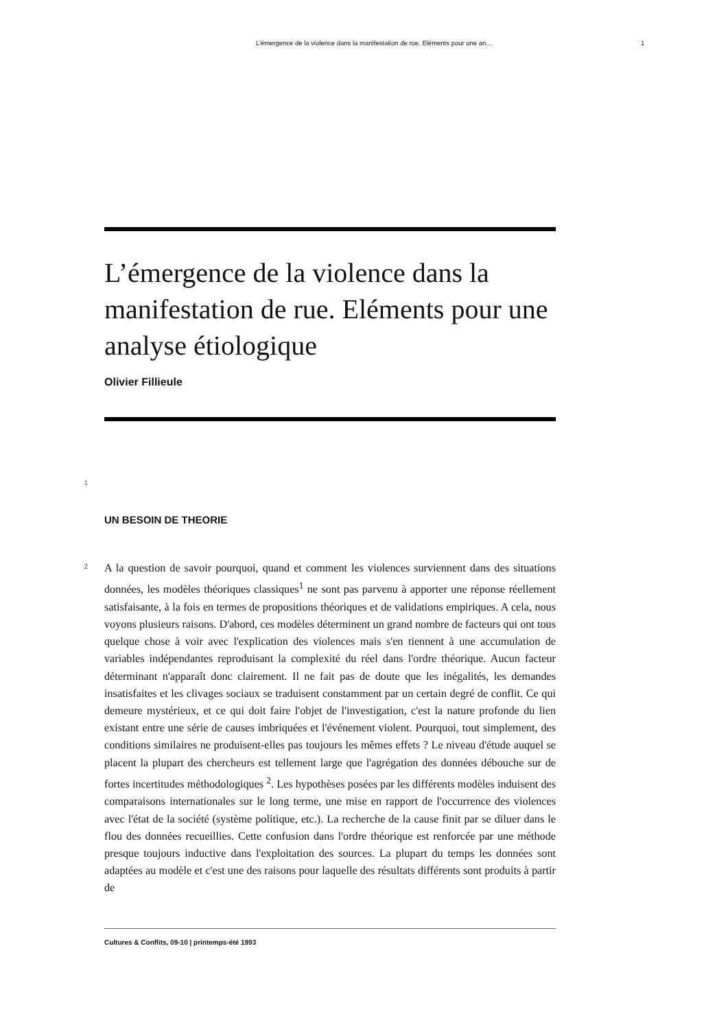L’émergence de la violence dans la manifestation de rue. Eléments pour une an... 1
L’émergence de la violence dans la manifestation de rue. Eléments pour une analyse étiologique
Olivier Fillieule
1
UN BESOIN DE THEORIE
2
A la question de savoir pourquoi, quand et comment les violences surviennent dans des situations données, les modèles théoriques classiques<sup>1</sup> ne sont pas parvenu à apporter une réponse réellement satisfaisante, à la fois en termes de propositions théoriques et de validations empiriques. A cela, nous voyons plusieurs raisons. D'abord, ces modèles déterminent un grand nombre de facteurs qui ont tous quelque chose à voir avec l'explication des violences mais s'en tiennent à une accumulation de variables indépendantes reproduisant la complexité du réel dans l'ordre théorique. Aucun facteur déterminant n'apparaît donc clairement. Il ne fait pas de doute que les inégalités, les demandes insatisfaites et les clivages sociaux se traduisent constamment par un certain degré de conflit. Ce qui demeure mystérieux, et ce qui doit faire l'objet de l'investigation, c'est la nature profonde du lien existant entre une série de causes imbriquées et l'événement violent. Pourquoi, tout simplement, des conditions similaires ne produisent-elles pas toujours les mêmes effets ? Le niveau d'étude auquel se placent la plupart des chercheurs est tellement large que l'agrégation des données débouche sur de fortes incertitudes méthodologiques <sup>2</sup>. Les hypothèses posées par les différents modèles induisent des comparaisons internationales sur le long terme, une mise en rapport de l'occurrence des violences avec l'état de la société (système politique, etc.). La recherche de la cause finit par se diluer dans le flou des données recueillies. Cette confusion dans l'ordre théorique est renforcée par une méthode presque toujours inductive dans l'exploitation des sources. La plupart du temps les données sont adaptées au modèle et c'est une des raisons pour laquelle des résultats différents sont produits à partir de
Cultures & Conflits, 09-10 | printemps-été 1993